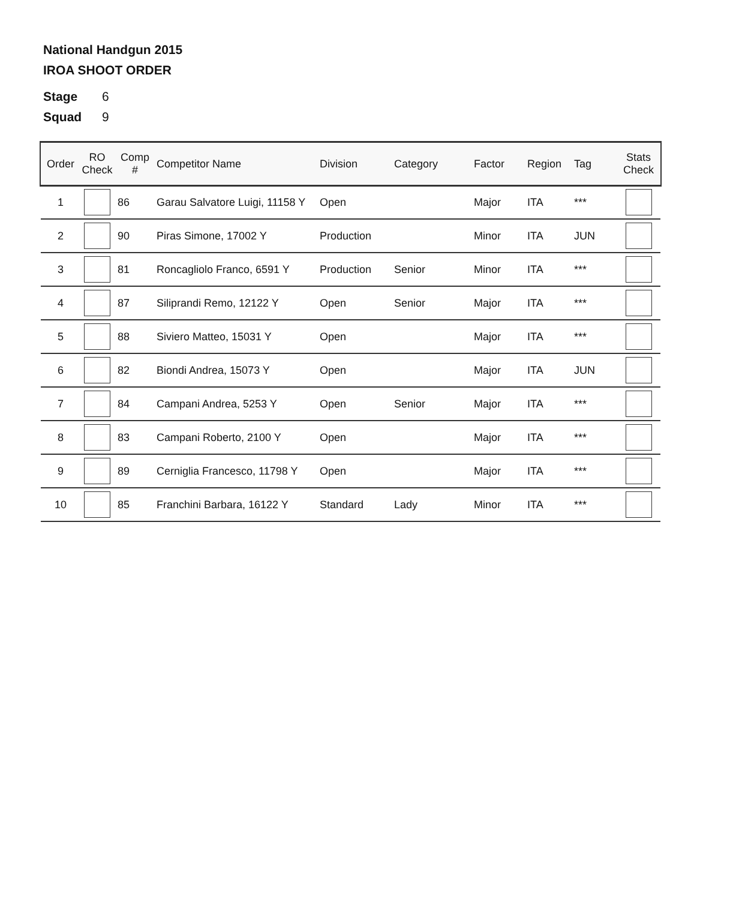National Handgun 2015
IROA SHOOT ORDER
Stage 6
Squad 9
| Order | RO Check | Comp # | Competitor Name | Division | Category | Factor | Region | Tag | Stats Check |
| --- | --- | --- | --- | --- | --- | --- | --- | --- | --- |
| 1 | | 86 | Garau Salvatore Luigi, 11158 Y | Open | | Major | ITA | *** | |
| 2 | | 90 | Piras Simone, 17002 Y | Production | | Minor | ITA | JUN | |
| 3 | | 81 | Roncagliolo Franco, 6591 Y | Production | Senior | Minor | ITA | *** | |
| 4 | | 87 | Siliprandi Remo, 12122 Y | Open | Senior | Major | ITA | *** | |
| 5 | | 88 | Siviero Matteo, 15031 Y | Open | | Major | ITA | *** | |
| 6 | | 82 | Biondi Andrea, 15073 Y | Open | | Major | ITA | JUN | |
| 7 | | 84 | Campani Andrea, 5253 Y | Open | Senior | Major | ITA | *** | |
| 8 | | 83 | Campani Roberto, 2100 Y | Open | | Major | ITA | *** | |
| 9 | | 89 | Cerniglia Francesco, 11798 Y | Open | | Major | ITA | *** | |
| 10 | | 85 | Franchini Barbara, 16122 Y | Standard | Lady | Minor | ITA | *** | |